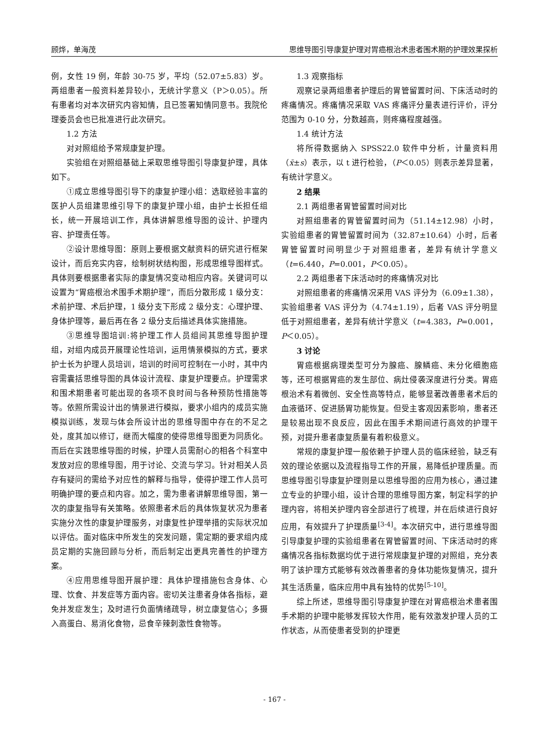顾烨，单海茂 思维导图引导康复护理对胃癌根治术患者围术期的护理效果探析
例，女性 19 例，年龄 30-75 岁，平均（52.07±5.83）岁。两组患者一般资料差异较小，无统计学意义（P＞0.05）。所有患者均对本次研究内容知情，且已签署知情同意书。我院伦理委员会也已批准进行此次研究。
1.2 方法
对对照组给予常规康复护理。
实验组在对照组基础上采取思维导图引导康复护理，具体如下。
①成立思维导图引导下的康复护理小组：选取经验丰富的医护人员组建思维引导下的康复护理小组，由护士长担任组长，统一开展培训工作，具体讲解思维导图的设计、护理内容、护理责任等。
②设计思维导图：原则上要根据文献资料的研究进行框架设计，而后充实内容，绘制树状结构图，形成思维导图样式。具体则要根据患者实际的康复情况变动相应内容。关键词可以设置为“胃癌根治术围手术期护理”，而后分散形成 1 级分支：术前护理、术后护理，1 级分支下形成 2 级分支：心理护理、身体护理等，最后再在各 2 级分支后描述具体实施措施。
③思维导图培训:将护理工作人员组间其思维导图护理组，对组内成员开展理论性培训，运用情景模拟的方式，要求护士长为护理人员培训，培训的时间可控制在一小时，其中内容需囊括思维导图的具体设计流程、康复护理要点。护理需求和围术期患者可能出现的各项不良时间与各种预防性措施等等。依照所需设计出的情景进行模拟，要求小组内的成员实施模拟训练，发现与体会所设计出的思维导图中存在的不足之处，度其加以修订，继而大幅度的使得思维导图更为同质化。而后在实践思维导图的时候，护理人员需耐心的相各个科室中发放对应的思维导图，用于讨论、交流与学习。针对相关人员存有疑问的需给予对应性的解释与指导，使得护理工作人员可明确护理的要点和内容。加之，需为患者讲解思维导图，第一次的康复指导有关策略。依照患者术后的具体恢复状况为患者实施分次性的康复护理服务，对康复性护理举措的实际状况加以评估。面对临床中所发生的突发问题，需定期的要求组内成员定期的实施回顾与分析，而后制定出更具完善性的护理方案。
④应用思维导图开展护理：具体护理措施包含身体、心理、饮食、并发症等方面内容。密切关注患者身体各指标，避免并发症发生；及时进行负面情绪疏导，树立康复信心；多摄入高蛋白、易消化食物，忌食辛辣刺激性食物等。
1.3 观察指标
观察记录两组患者护理后的胃管留置时间、下床活动时的疼痛情况。疼痛情况采取 VAS 疼痛评分量表进行评价，评分范围为 0-10 分，分数越高，则疼痛程度越强。
1.4 统计方法
将所得数据纳入 SPSS22.0 软件中分析，计量资料用（x̄±s）表示，以 t 进行检验，（P＜0.05）则表示差异显著，有统计学意义。
2 结果
2.1 两组患者胃管留置时间对比
对照组患者的胃管留置时间为（51.14±12.98）小时，实验组患者的胃管留置时间为（32.87±10.64）小时，后者胃管留置时间明显少于对照组患者，差异有统计学意义（t=6.440，P=0.001，P＜0.05）。
2.2 两组患者下床活动时的疼痛情况对比
对照组患者的疼痛情况采用 VAS 评分为（6.09±1.38），实验组患者 VAS 评分为（4.74±1.19），后者 VAS 评分明显低于对照组患者，差异有统计学意义（t=4.383，P=0.001，P＜0.05）。
3 讨论
胃癌根据病理类型可分为腺癌、腺鳞癌、未分化细胞癌等，还可根据胃癌的发生部位、病灶侵袭深度进行分类。胃癌根治术有着微创、安全性高等特点，能够显著改善患者术后的血液循环、促进肠胃功能恢复。但受主客观因素影响，患者还是较易出现不良反应，因此在围手术期间进行高效的护理干预，对提升患者康复质量有着积极意义。
常规的康复护理一般依赖于护理人员的临床经验，缺乏有效的理论依据以及流程指导工作的开展，易降低护理质量。而思维导图引导康复护理则是以思维导图的应用为核心，通过建立专业的护理小组，设计合理的思维导图方案，制定科学的护理内容，将相关护理内容全部进行了梳理，并在后续进行良好应用，有效提升了护理质量<sup>[3-4]</sup>。本次研究中，进行思维导图引导康复护理的实验组患者在胃管留置时间、下床活动时的疼痛情况各指标数据均优于进行常规康复护理的对照组，充分表明了该护理方式能够有效改善患者的身体功能恢复情况，提升其生活质量，临床应用中具有独特的优势<sup>[5-10]</sup>。
综上所述，思维导图引导康复护理在对胃癌根治术患者围手术期的护理中能够发挥较大作用，能有效激发护理人员的工作状态，从而使患者受到的护理更
- 167 -